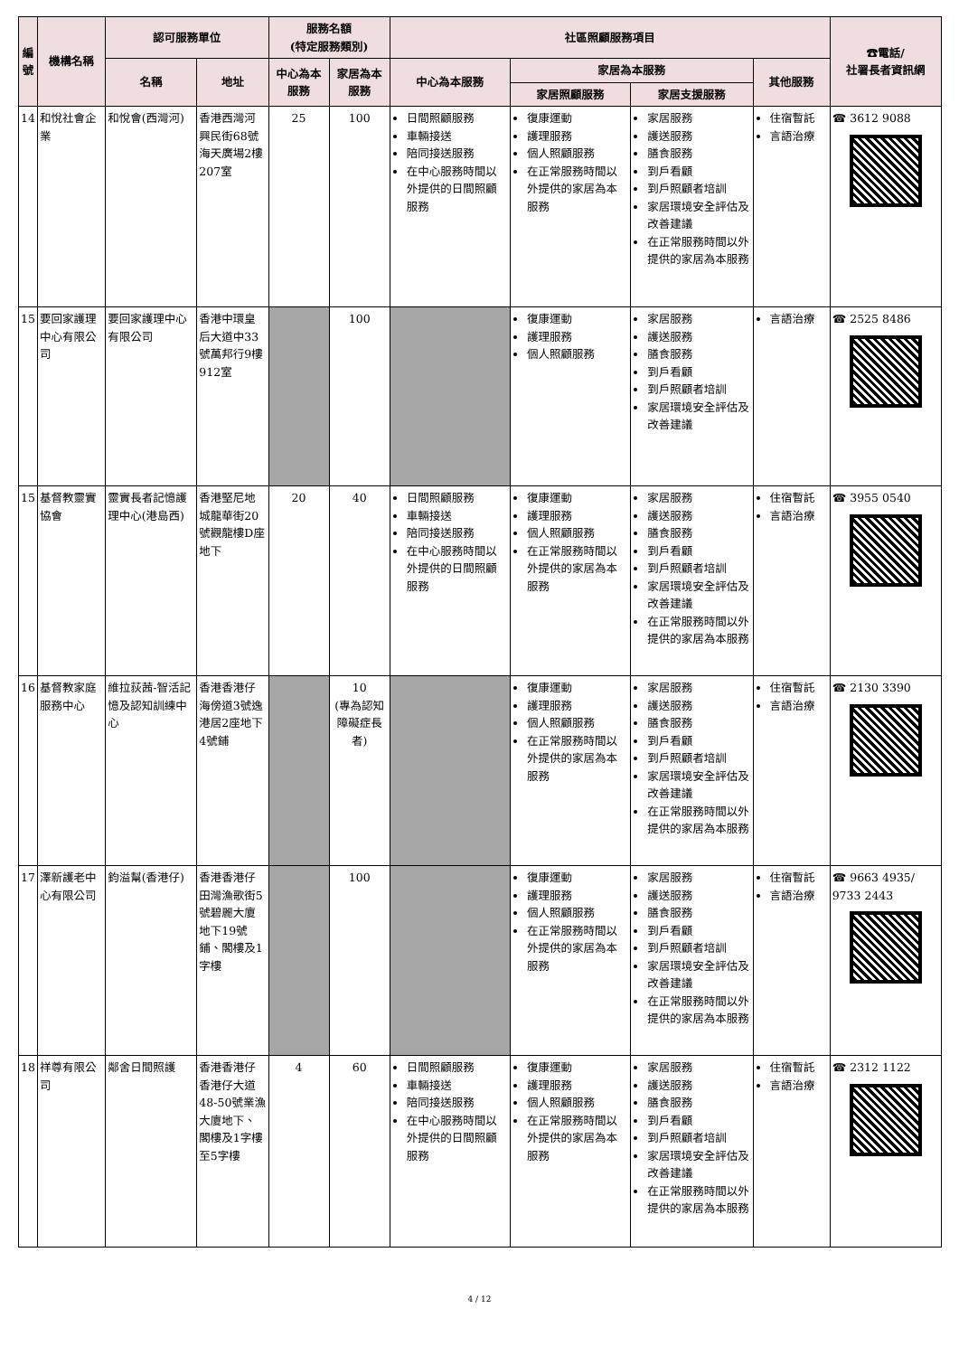| 編號 | 機構名稱 | 認可服務單位 | | 服務名額 (特定服務類別) | | 社區照顧服務項目 | | | | ☎電話/ 社署長者資訊網 |
| --- | --- | --- | --- | --- | --- | --- | --- | --- | --- | --- |
| | | 名稱 | 地址 | 中心為本服務 | 家居為本服務 | 中心為本服務 | 家居為本服務 | | 其他服務 | |
| | | | | | | | 家居照顧服務 | 家居支援服務 | | |
| 14 | 和悅社會企業 | 和悅會(西灣河) | 香港西灣河興民街68號海天廣場2樓207室 | 25 | 100 | 日間照顧服務 車輛接送 陪同接送服務 在中心服務時間以外提供的日間照顧服務 | 復康運動 護理服務 個人照顧服務 在正常服務時間以外提供的家居為本服務 | 家居服務 護送服務 膳食服務 到戶看顧 到戶照顧者培訓 家居環境安全評估及改善建議 在正常服務時間以外提供的家居為本服務 | 住宿暫託 言語治療 | ☎ 3612 9088 |
| 15 | 要回家護理中心有限公司 | 要回家護理中心有限公司 | 香港中環皇后大道中33號萬邦行9樓912室 | | 100 | | 復康運動 護理服務 個人照顧服務 | 家居服務 護送服務 膳食服務 到戶看顧 到戶照顧者培訓 家居環境安全評估及改善建議 | 言語治療 | ☎ 2525 8486 |
| 15 | 基督教靈實協會 | 靈實長者記憶護理中心(港島西) | 香港堅尼地城龍華街20號觀龍樓D座地下 | 20 | 40 | 日間照顧服務 車輛接送 陪同接送服務 在中心服務時間以外提供的日間照顧服務 | 復康運動 護理服務 個人照顧服務 在正常服務時間以外提供的家居為本服務 | 家居服務 護送服務 膳食服務 到戶看顧 到戶照顧者培訓 家居環境安全評估及改善建議 在正常服務時間以外提供的家居為本服務 | 住宿暫託 言語治療 | ☎ 3955 0540 |
| 16 | 基督教家庭服務中心 | 維拉荻茜-智活記憶及認知訓練中心 | 香港香港仔海傍道3號逸港居2座地下4號鋪 | | 10 (專為認知障礙症長者) | | 復康運動 護理服務 個人照顧服務 在正常服務時間以外提供的家居為本服務 | 家居服務 護送服務 膳食服務 到戶看顧 到戶照顧者培訓 家居環境安全評估及改善建議 在正常服務時間以外提供的家居為本服務 | 住宿暫託 言語治療 | ☎ 2130 3390 |
| 17 | 澤新護老中心有限公司 | 鈞溢幫(香港仔) | 香港香港仔田灣漁歌街5號碧麗大廈地下19號鋪、閣樓及1字樓 | | 100 | | 復康運動 護理服務 個人照顧服務 在正常服務時間以外提供的家居為本服務 | 家居服務 護送服務 膳食服務 到戶看顧 到戶照顧者培訓 家居環境安全評估及改善建議 在正常服務時間以外提供的家居為本服務 | 住宿暫託 言語治療 | ☎ 9663 4935/ 9733 2443 |
| 18 | 祥尊有限公司 | 鄰舍日間照護 | 香港香港仔香港仔大道48-50號業漁大廈地下、閣樓及1字樓至5字樓 | 4 | 60 | 日間照顧服務 車輛接送 陪同接送服務 在中心服務時間以外提供的日間照顧服務 | 復康運動 護理服務 個人照顧服務 在正常服務時間以外提供的家居為本服務 | 家居服務 護送服務 膳食服務 到戶看顧 到戶照顧者培訓 家居環境安全評估及改善建議 在正常服務時間以外提供的家居為本服務 | 住宿暫託 言語治療 | ☎ 2312 1122 |
4 / 12